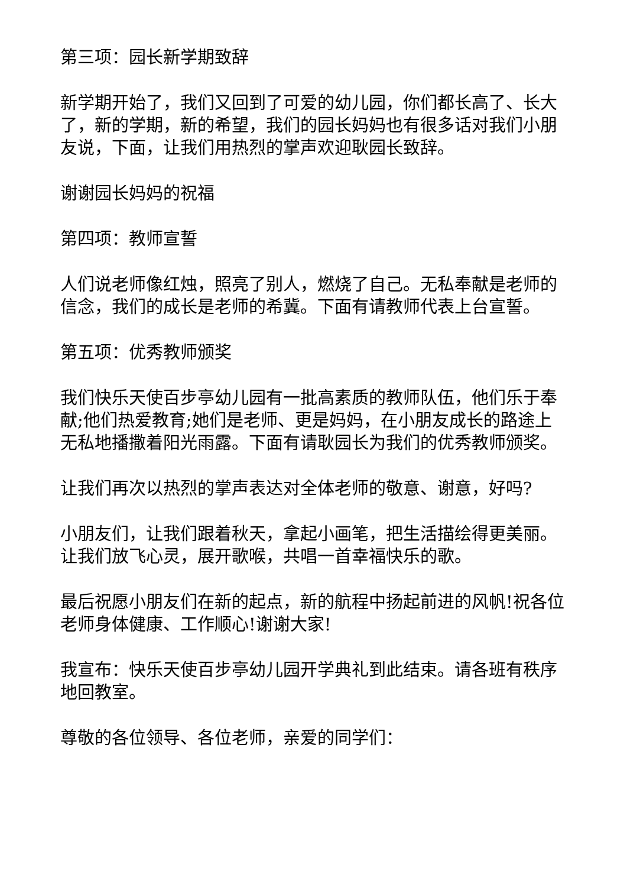第三项：园长新学期致辞
新学期开始了，我们又回到了可爱的幼儿园，你们都长高了、长大了，新的学期，新的希望，我们的园长妈妈也有很多话对我们小朋友说，下面，让我们用热烈的掌声欢迎耿园长致辞。
谢谢园长妈妈的祝福
第四项：教师宣誓
人们说老师像红烛，照亮了别人，燃烧了自己。无私奉献是老师的信念，我们的成长是老师的希冀。下面有请教师代表上台宣誓。
第五项：优秀教师颁奖
我们快乐天使百步亭幼儿园有一批高素质的教师队伍，他们乐于奉献;他们热爱教育;她们是老师、更是妈妈，在小朋友成长的路途上无私地播撒着阳光雨露。下面有请耿园长为我们的优秀教师颁奖。
让我们再次以热烈的掌声表达对全体老师的敬意、谢意，好吗?
小朋友们，让我们跟着秋天，拿起小画笔，把生活描绘得更美丽。让我们放飞心灵，展开歌喉，共唱一首幸福快乐的歌。
最后祝愿小朋友们在新的起点，新的航程中扬起前进的风帆!祝各位老师身体健康、工作顺心!谢谢大家!
我宣布：快乐天使百步亭幼儿园开学典礼到此结束。请各班有秩序地回教室。
尊敬的各位领导、各位老师，亲爱的同学们：